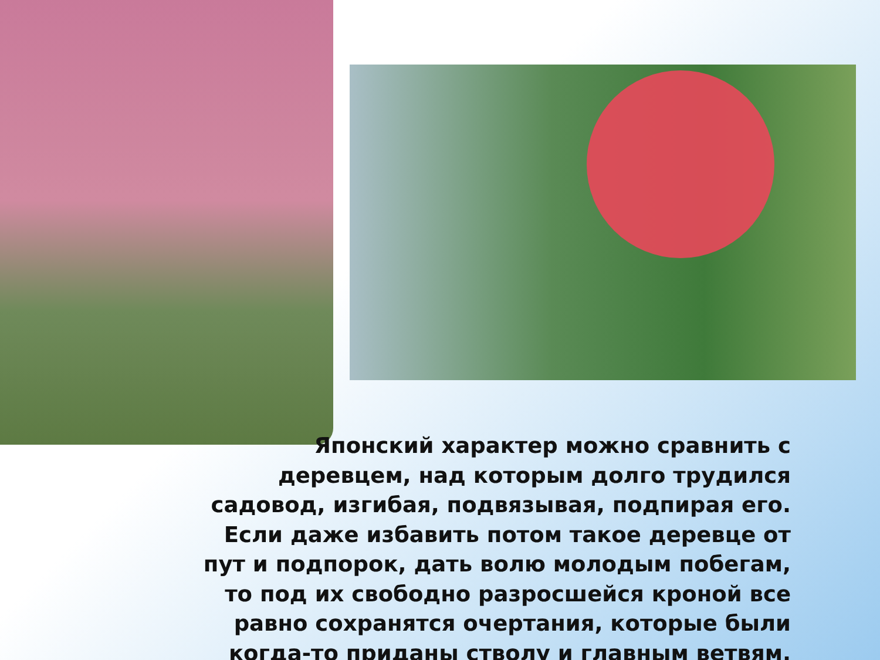Японский характер можно сравнить с деревцем, над которым долго трудился садовод, изгибая, подвязывая, подпирая его. Если даже избавить потом такое деревце от пут и подпорок, дать волю молодым побегам, то под их свободно разросшейся кроной все равно сохранятся очертания, которые были когда-то приданы стволу и главным ветвям.